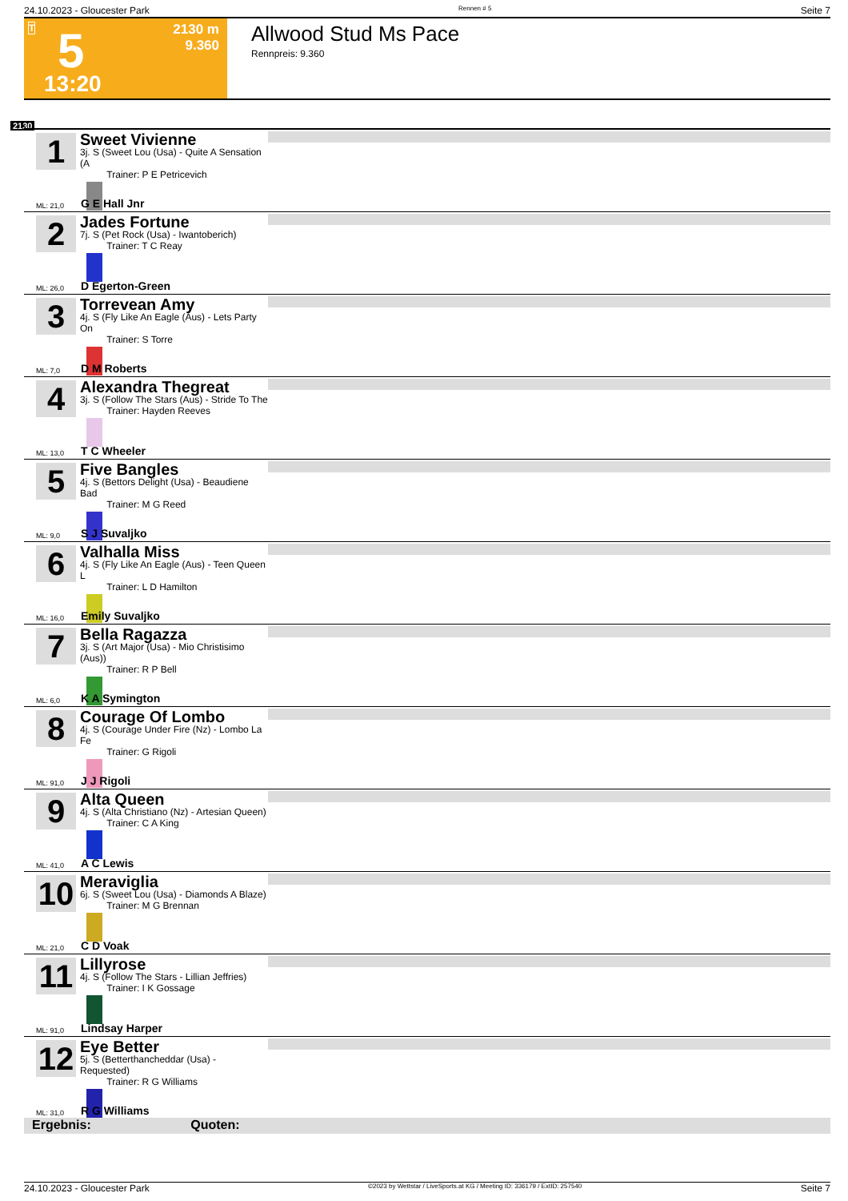24.10.2023 - Gloucester Park Rennen # 5 Seite 7
T 5 2130 m
9.360
13:20
Allwood Stud Ms Pace
Rennpreis: 9.360
2130
1
Sweet Vivienne
3j. S (Sweet Lou (Usa) - Quite A Sensation (A
Trainer: P E Petricevich
ML: 21,0 G E Hall Jnr
2
Jades Fortune
7j. S (Pet Rock (Usa) - Iwantoberich)
Trainer: T C Reay
ML: 26,0 D Egerton-Green
3
Torrevean Amy
4j. S (Fly Like An Eagle (Aus) - Lets Party On
Trainer: S Torre
ML: 7,0 D M Roberts
4
Alexandra Thegreat
3j. S (Follow The Stars (Aus) - Stride To The
Trainer: Hayden Reeves
ML: 13,0 T C Wheeler
5
Five Bangles
4j. S (Bettors Delight (Usa) - Beaudiene Bad
Trainer: M G Reed
ML: 9,0 S J Suvaljko
6
Valhalla Miss
4j. S (Fly Like An Eagle (Aus) - Teen Queen L
Trainer: L D Hamilton
ML: 16,0 Emily Suvaljko
7
Bella Ragazza
3j. S (Art Major (Usa) - Mio Christisimo (Aus))
Trainer: R P Bell
ML: 6,0 K A Symington
8
Courage Of Lombo
4j. S (Courage Under Fire (Nz) - Lombo La Fe
Trainer: G Rigoli
ML: 91,0 J J Rigoli
9
Alta Queen
4j. S (Alta Christiano (Nz) - Artesian Queen)
Trainer: C A King
ML: 41,0 A C Lewis
10
Meraviglia
6j. S (Sweet Lou (Usa) - Diamonds A Blaze)
Trainer: M G Brennan
ML: 21,0 C D Voak
11
Lillyrose
4j. S (Follow The Stars - Lillian Jeffries)
Trainer: I K Gossage
ML: 91,0 Lindsay Harper
12
Eye Better
5j. S (Betterthancheddar (Usa) - Requested)
Trainer: R G Williams
ML: 31,0 R G Williams
Ergebnis: Quoten:
24.10.2023 - Gloucester Park ©2023 by Wettstar / LiveSports.at KG / Meeting ID: 336179 / ExtID: 257540 Seite 7